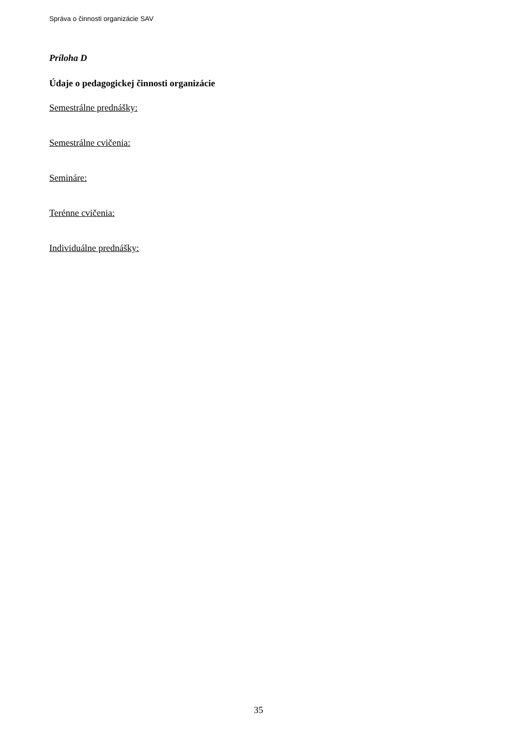Správa o činnosti organizácie SAV
Príloha D
Údaje o pedagogickej činnosti organizácie
Semestrálne prednášky:
Semestrálne cvičenia:
Semináre:
Terénne cvičenia:
Individuálne prednášky:
35